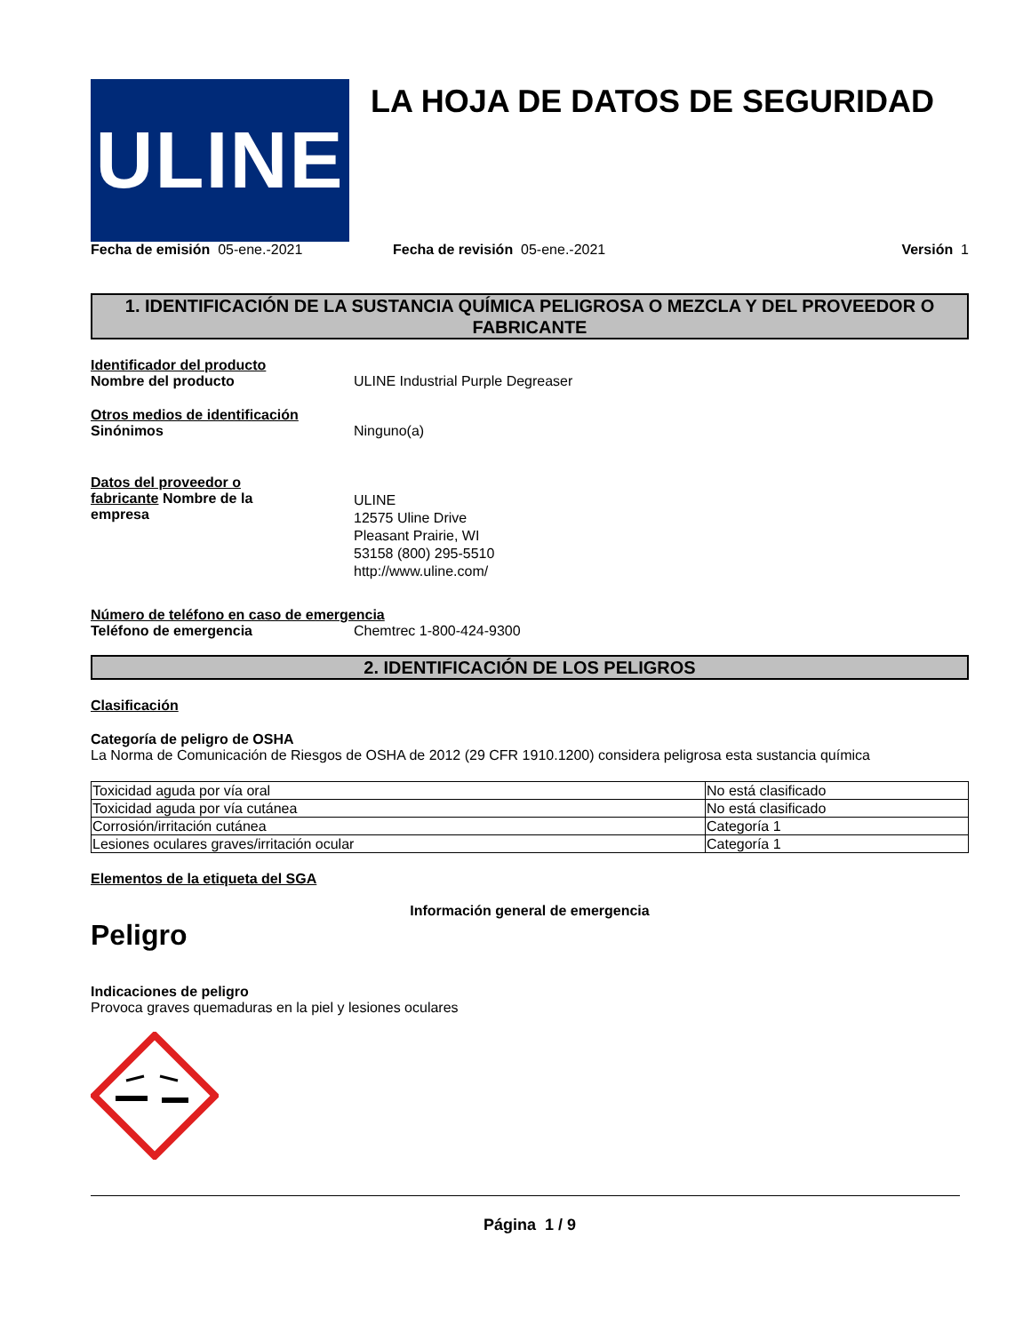ULINE
LA HOJA DE DATOS DE SEGURIDAD
Fecha de emisión 05-ene.-2021 Fecha de revisión 05-ene.-2021
Versión 1
1. IDENTIFICACIÓN DE LA SUSTANCIA QUÍMICA PELIGROSA O MEZCLA Y DEL PROVEEDOR O FABRICANTE
Identificador del producto
Nombre del producto ULINE Industrial Purple Degreaser
Otros medios de identificación
Sinónimos Ninguno(a)
Datos del proveedor o fabricante Nombre de la empresa
ULINE
12575 Uline Drive
Pleasant Prairie, WI
53158 (800) 295-5510
http://www.uline.com/
Número de teléfono en caso de emergencia
Teléfono de emergencia Chemtrec 1-800-424-9300
2. IDENTIFICACIÓN DE LOS PELIGROS
Clasificación
Categoría de peligro de OSHA
La Norma de Comunicación de Riesgos de OSHA de 2012 (29 CFR 1910.1200) considera peligrosa esta sustancia química
| Toxicidad aguda por vía oral | No está clasificado |
| Toxicidad aguda por vía cutánea | No está clasificado |
| Corrosión/irritación cutánea | Categoría 1 |
| Lesiones oculares graves/irritación ocular | Categoría 1 |
Elementos de la etiqueta del SGA
Información general de emergencia
Peligro
Indicaciones de peligro
Provoca graves quemaduras en la piel y lesiones oculares
Página 1 / 9